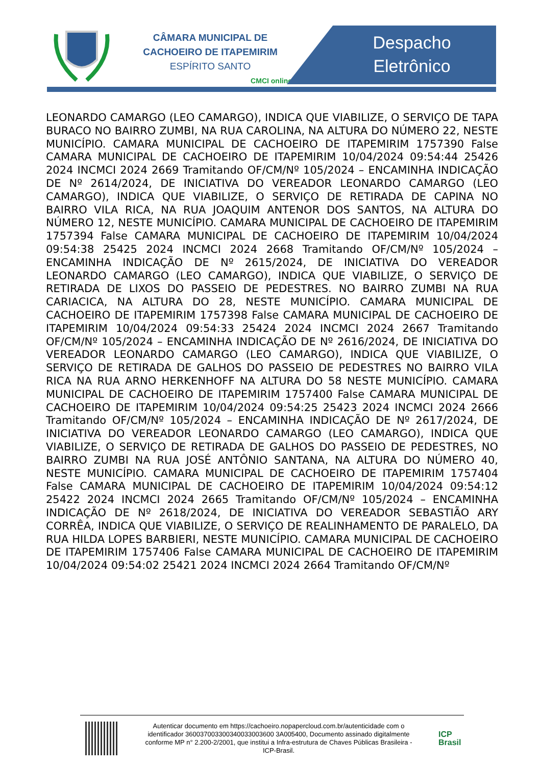CÂMARA MUNICIPAL DE
CACHOEIRO DE ITAPEMIRIM
ESPÍRITO SANTO
CMCI online
Despacho
Eletrônico
LEONARDO CAMARGO (LEO CAMARGO), INDICA QUE VIABILIZE, O SERVIÇO DE TAPA BURACO NO BAIRRO ZUMBI, NA RUA CAROLINA, NA ALTURA DO NÚMERO 22, NESTE MUNICÍPIO. CAMARA MUNICIPAL DE CACHOEIRO DE ITAPEMIRIM 1757390 False CAMARA MUNICIPAL DE CACHOEIRO DE ITAPEMIRIM 10/04/2024 09:54:44 25426 2024 INCMCI 2024 2669 Tramitando OF/CM/Nº 105/2024 – ENCAMINHA INDICAÇÃO DE Nº 2614/2024, DE INICIATIVA DO VEREADOR LEONARDO CAMARGO (LEO CAMARGO), INDICA QUE VIABILIZE, O SERVIÇO DE RETIRADA DE CAPINA NO BAIRRO VILA RICA, NA RUA JOAQUIM ANTENOR DOS SANTOS, NA ALTURA DO NÚMERO 12, NESTE MUNICÍPIO. CAMARA MUNICIPAL DE CACHOEIRO DE ITAPEMIRIM 1757394 False CAMARA MUNICIPAL DE CACHOEIRO DE ITAPEMIRIM 10/04/2024 09:54:38 25425 2024 INCMCI 2024 2668 Tramitando OF/CM/Nº 105/2024 – ENCAMINHA INDICAÇÃO DE Nº 2615/2024, DE INICIATIVA DO VEREADOR LEONARDO CAMARGO (LEO CAMARGO), INDICA QUE VIABILIZE, O SERVIÇO DE RETIRADA DE LIXOS DO PASSEIO DE PEDESTRES. NO BAIRRO ZUMBI NA RUA CARIACICA, NA ALTURA DO 28, NESTE MUNICÍPIO. CAMARA MUNICIPAL DE CACHOEIRO DE ITAPEMIRIM 1757398 False CAMARA MUNICIPAL DE CACHOEIRO DE ITAPEMIRIM 10/04/2024 09:54:33 25424 2024 INCMCI 2024 2667 Tramitando OF/CM/Nº 105/2024 – ENCAMINHA INDICAÇÃO DE Nº 2616/2024, DE INICIATIVA DO VEREADOR LEONARDO CAMARGO (LEO CAMARGO), INDICA QUE VIABILIZE, O SERVIÇO DE RETIRADA DE GALHOS DO PASSEIO DE PEDESTRES NO BAIRRO VILA RICA NA RUA ARNO HERKENHOFF NA ALTURA DO 58 NESTE MUNICÍPIO. CAMARA MUNICIPAL DE CACHOEIRO DE ITAPEMIRIM 1757400 False CAMARA MUNICIPAL DE CACHOEIRO DE ITAPEMIRIM 10/04/2024 09:54:25 25423 2024 INCMCI 2024 2666 Tramitando OF/CM/Nº 105/2024 – ENCAMINHA INDICAÇÃO DE Nº 2617/2024, DE INICIATIVA DO VEREADOR LEONARDO CAMARGO (LEO CAMARGO), INDICA QUE VIABILIZE, O SERVIÇO DE RETIRADA DE GALHOS DO PASSEIO DE PEDESTRES, NO BAIRRO ZUMBI NA RUA JOSÉ ANTÔNIO SANTANA, NA ALTURA DO NÚMERO 40, NESTE MUNICÍPIO. CAMARA MUNICIPAL DE CACHOEIRO DE ITAPEMIRIM 1757404 False CAMARA MUNICIPAL DE CACHOEIRO DE ITAPEMIRIM 10/04/2024 09:54:12 25422 2024 INCMCI 2024 2665 Tramitando OF/CM/Nº 105/2024 – ENCAMINHA INDICAÇÃO DE Nº 2618/2024, DE INICIATIVA DO VEREADOR SEBASTIÃO ARY CORRÊA, INDICA QUE VIABILIZE, O SERVIÇO DE REALINHAMENTO DE PARALELO, DA RUA HILDA LOPES BARBIERI, NESTE MUNICÍPIO. CAMARA MUNICIPAL DE CACHOEIRO DE ITAPEMIRIM 1757406 False CAMARA MUNICIPAL DE CACHOEIRO DE ITAPEMIRIM 10/04/2024 09:54:02 25421 2024 INCMCI 2024 2664 Tramitando OF/CM/Nº
Autenticar documento em https://cachoeiro.nopapercloud.com.br/autenticidade com o identificador 360037003300340033003600 3A005400, Documento assinado digitalmente conforme MP n° 2.200-2/2001, que institui a Infra-estrutura de Chaves Públicas Brasileira - ICP-Brasil.
ICP Brasil